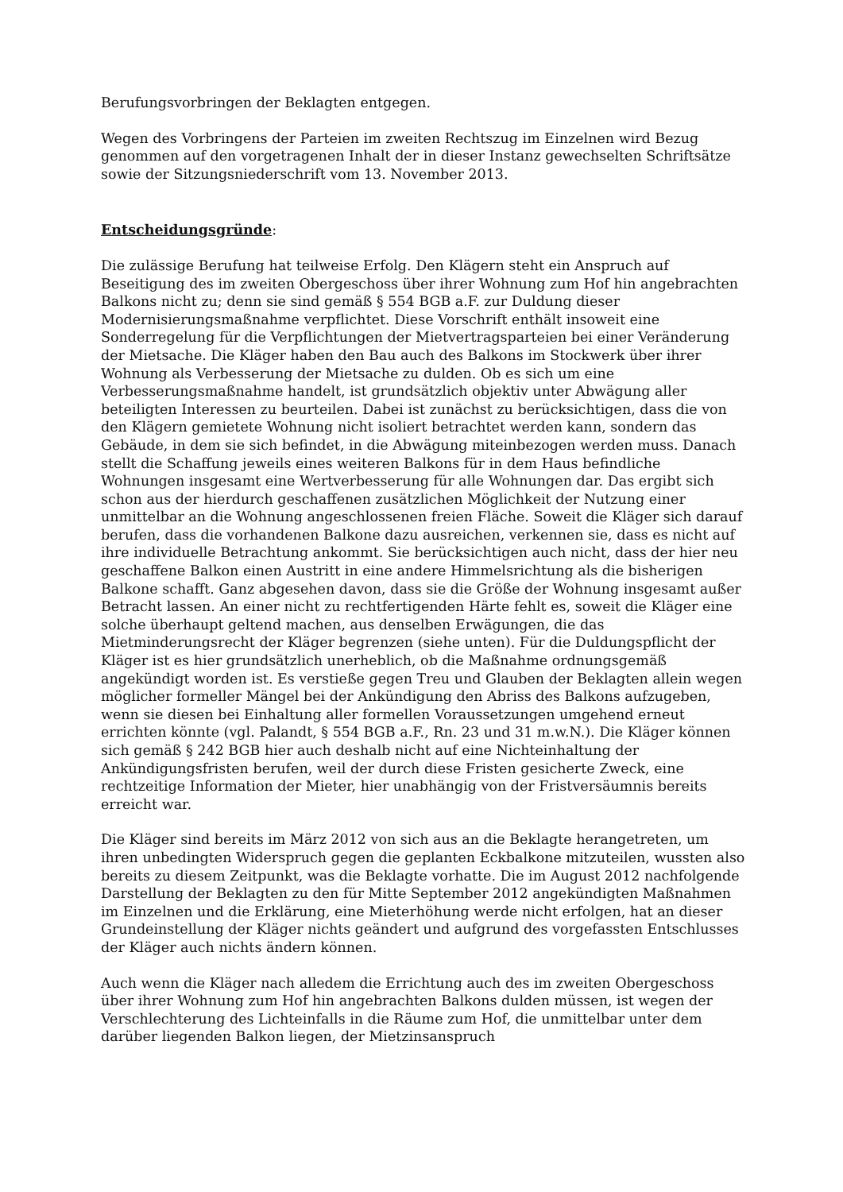Berufungsvorbringen der Beklagten entgegen.
Wegen des Vorbringens der Parteien im zweiten Rechtszug im Einzelnen wird Bezug genommen auf den vorgetragenen Inhalt der in dieser Instanz gewechselten Schriftsätze sowie der Sitzungsniederschrift vom 13. November 2013.
Entscheidungsgründe:
Die zulässige Berufung hat teilweise Erfolg. Den Klägern steht ein Anspruch auf Beseitigung des im zweiten Obergeschoss über ihrer Wohnung zum Hof hin angebrachten Balkons nicht zu; denn sie sind gemäß § 554 BGB a.F. zur Duldung dieser Modernisierungsmaßnahme verpflichtet. Diese Vorschrift enthält insoweit eine Sonderregelung für die Verpflichtungen der Mietvertragsparteien bei einer Veränderung der Mietsache. Die Kläger haben den Bau auch des Balkons im Stockwerk über ihrer Wohnung als Verbesserung der Mietsache zu dulden. Ob es sich um eine Verbesserungsmaßnahme handelt, ist grundsätzlich objektiv unter Abwägung aller beteiligten Interessen zu beurteilen. Dabei ist zunächst zu berücksichtigen, dass die von den Klägern gemietete Wohnung nicht isoliert betrachtet werden kann, sondern das Gebäude, in dem sie sich befindet, in die Abwägung miteinbezogen werden muss. Danach stellt die Schaffung jeweils eines weiteren Balkons für in dem Haus befindliche Wohnungen insgesamt eine Wertverbesserung für alle Wohnungen dar. Das ergibt sich schon aus der hierdurch geschaffenen zusätzlichen Möglichkeit der Nutzung einer unmittelbar an die Wohnung angeschlossenen freien Fläche. Soweit die Kläger sich darauf berufen, dass die vorhandenen Balkone dazu ausreichen, verkennen sie, dass es nicht auf ihre individuelle Betrachtung ankommt. Sie berücksichtigen auch nicht, dass der hier neu geschaffene Balkon einen Austritt in eine andere Himmelsrichtung als die bisherigen Balkone schafft. Ganz abgesehen davon, dass sie die Größe der Wohnung insgesamt außer Betracht lassen. An einer nicht zu rechtfertigenden Härte fehlt es, soweit die Kläger eine solche überhaupt geltend machen, aus denselben Erwägungen, die das Mietminderungsrecht der Kläger begrenzen (siehe unten). Für die Duldungspflicht der Kläger ist es hier grundsätzlich unerheblich, ob die Maßnahme ordnungsgemäß angekündigt worden ist. Es verstieße gegen Treu und Glauben der Beklagten allein wegen möglicher formeller Mängel bei der Ankündigung den Abriss des Balkons aufzugeben, wenn sie diesen bei Einhaltung aller formellen Voraussetzungen umgehend erneut errichten könnte (vgl. Palandt, § 554 BGB a.F., Rn. 23 und 31 m.w.N.). Die Kläger können sich gemäß § 242 BGB hier auch deshalb nicht auf eine Nichteinhaltung der Ankündigungsfristen berufen, weil der durch diese Fristen gesicherte Zweck, eine rechtzeitige Information der Mieter, hier unabhängig von der Fristversäumnis bereits erreicht war.
Die Kläger sind bereits im März 2012 von sich aus an die Beklagte herangetreten, um ihren unbedingten Widerspruch gegen die geplanten Eckbalkone mitzuteilen, wussten also bereits zu diesem Zeitpunkt, was die Beklagte vorhatte. Die im August 2012 nachfolgende Darstellung der Beklagten zu den für Mitte September 2012 angekündigten Maßnahmen im Einzelnen und die Erklärung, eine Mieterhöhung werde nicht erfolgen, hat an dieser Grundeinstellung der Kläger nichts geändert und aufgrund des vorgefassten Entschlusses der Kläger auch nichts ändern können.
Auch wenn die Kläger nach alledem die Errichtung auch des im zweiten Obergeschoss über ihrer Wohnung zum Hof hin angebrachten Balkons dulden müssen, ist wegen der Verschlechterung des Lichteinfalls in die Räume zum Hof, die unmittelbar unter dem darüber liegenden Balkon liegen, der Mietzinsanspruch